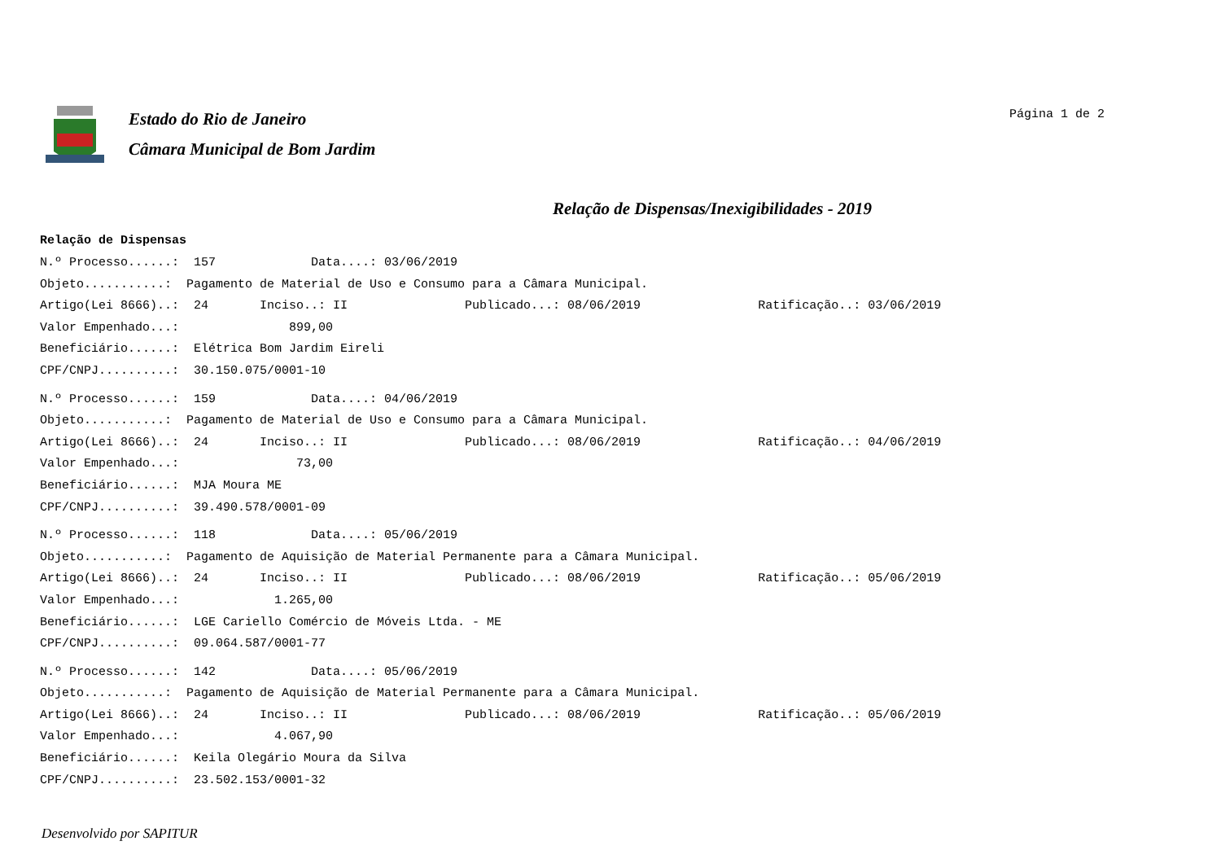Estado do Rio de Janeiro
Câmara Municipal de Bom Jardim
Página 1 de 2
Relação de Dispensas/Inexigibilidades - 2019
Relação de Dispensas
N.º Processo......: 157 Data....: 03/06/2019
Objeto...........: Pagamento de Material de Uso e Consumo para a Câmara Municipal.
Artigo(Lei 8666)..: 24 Inciso..: II Publicado...: 08/06/2019 Ratificação..: 03/06/2019
Valor Empenhado...: 899,00
Beneficiário......: Elétrica Bom Jardim Eireli
CPF/CNPJ..........: 30.150.075/0001-10
N.º Processo......: 159 Data....: 04/06/2019
Objeto...........: Pagamento de Material de Uso e Consumo para a Câmara Municipal.
Artigo(Lei 8666)..: 24 Inciso..: II Publicado...: 08/06/2019 Ratificação..: 04/06/2019
Valor Empenhado...: 73,00
Beneficiário......: MJA Moura ME
CPF/CNPJ..........: 39.490.578/0001-09
N.º Processo......: 118 Data....: 05/06/2019
Objeto...........: Pagamento de Aquisição de Material Permanente para a Câmara Municipal.
Artigo(Lei 8666)..: 24 Inciso..: II Publicado...: 08/06/2019 Ratificação..: 05/06/2019
Valor Empenhado...: 1.265,00
Beneficiário......: LGE Cariello Comércio de Móveis Ltda. - ME
CPF/CNPJ..........: 09.064.587/0001-77
N.º Processo......: 142 Data....: 05/06/2019
Objeto...........: Pagamento de Aquisição de Material Permanente para a Câmara Municipal.
Artigo(Lei 8666)..: 24 Inciso..: II Publicado...: 08/06/2019 Ratificação..: 05/06/2019
Valor Empenhado...: 4.067,90
Beneficiário......: Keila Olegário Moura da Silva
CPF/CNPJ..........: 23.502.153/0001-32
Desenvolvido por SAPITUR